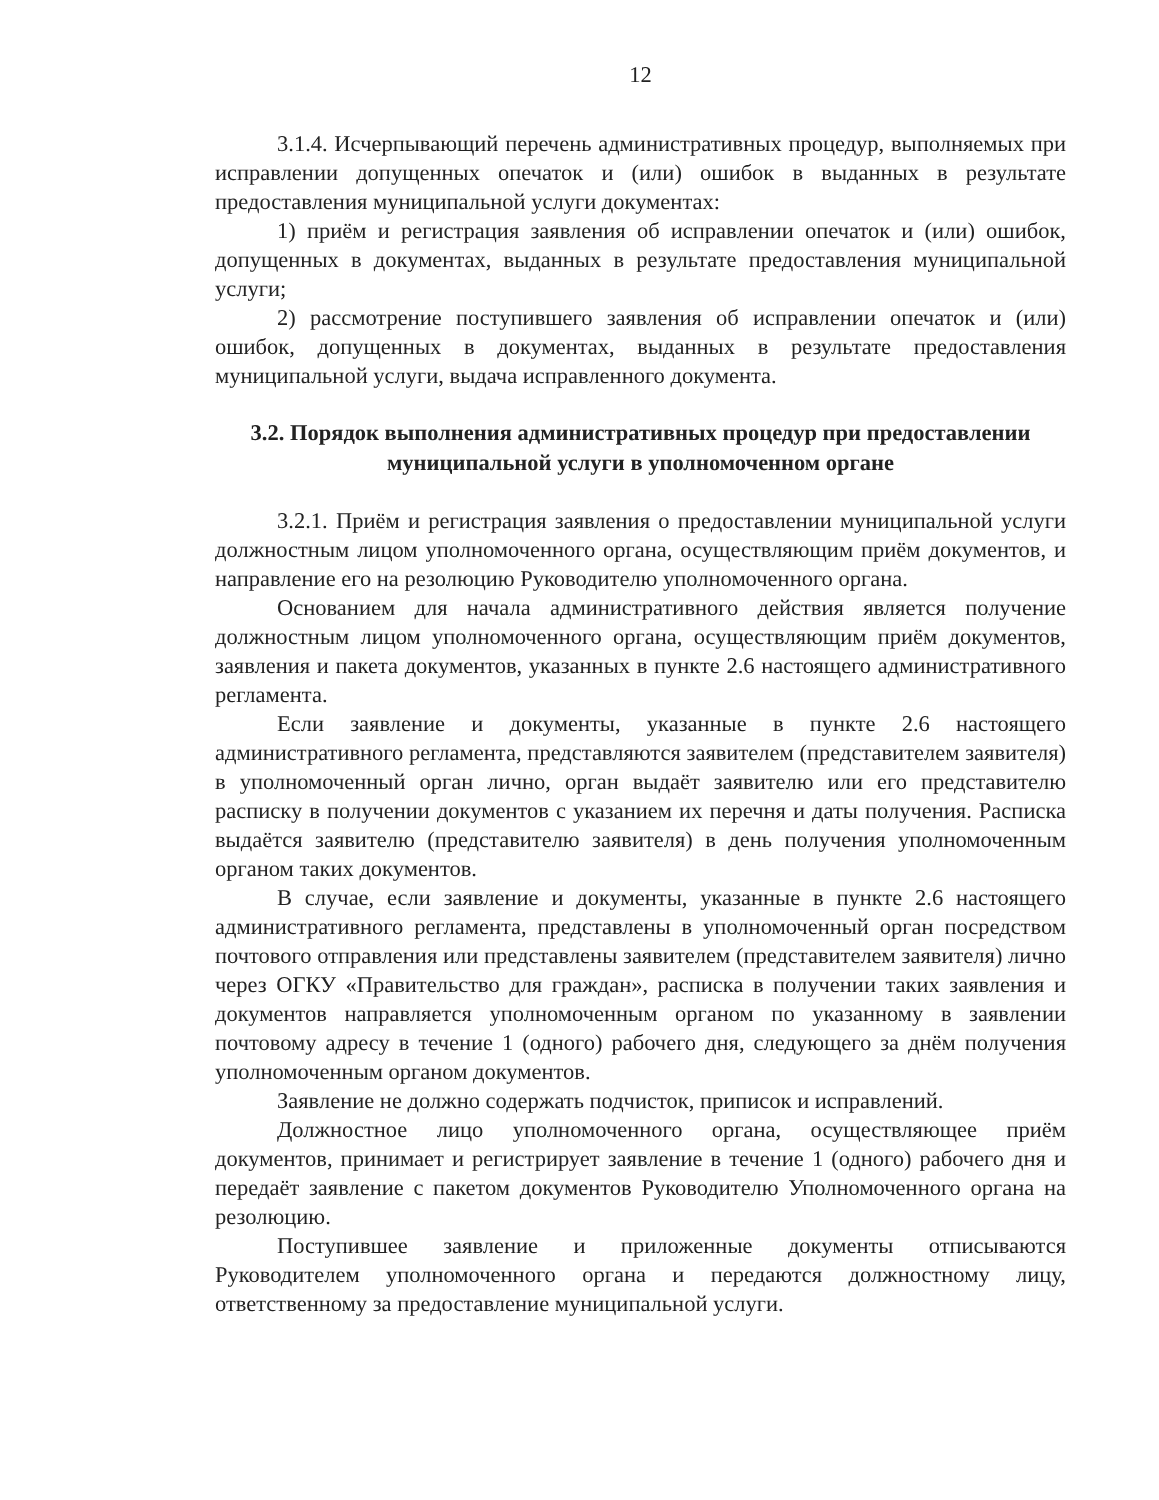12
3.1.4. Исчерпывающий перечень административных процедур, выполняемых при исправлении допущенных опечаток и (или) ошибок в выданных в результате предоставления муниципальной услуги документах:
1) приём и регистрация заявления об исправлении опечаток и (или) ошибок, допущенных в документах, выданных в результате предоставления муниципальной услуги;
2) рассмотрение поступившего заявления об исправлении опечаток и (или) ошибок, допущенных в документах, выданных в результате предоставления муниципальной услуги, выдача исправленного документа.
3.2. Порядок выполнения административных процедур при предоставлении муниципальной услуги в уполномоченном органе
3.2.1. Приём и регистрация заявления о предоставлении муниципальной услуги должностным лицом уполномоченного органа, осуществляющим приём документов, и направление его на резолюцию Руководителю уполномоченного органа.
Основанием для начала административного действия является получение должностным лицом уполномоченного органа, осуществляющим приём документов, заявления и пакета документов, указанных в пункте 2.6 настоящего административного регламента.
Если заявление и документы, указанные в пункте 2.6 настоящего административного регламента, представляются заявителем (представителем заявителя) в уполномоченный орган лично, орган выдаёт заявителю или его представителю расписку в получении документов с указанием их перечня и даты получения. Расписка выдаётся заявителю (представителю заявителя) в день получения уполномоченным органом таких документов.
В случае, если заявление и документы, указанные в пункте 2.6 настоящего административного регламента, представлены в уполномоченный орган посредством почтового отправления или представлены заявителем (представителем заявителя) лично через ОГКУ «Правительство для граждан», расписка в получении таких заявления и документов направляется уполномоченным органом по указанному в заявлении почтовому адресу в течение 1 (одного) рабочего дня, следующего за днём получения уполномоченным органом документов.
Заявление не должно содержать подчисток, приписок и исправлений.
Должностное лицо уполномоченного органа, осуществляющее приём документов, принимает и регистрирует заявление в течение 1 (одного) рабочего дня и передаёт заявление с пакетом документов Руководителю Уполномоченного органа на резолюцию.
Поступившее заявление и приложенные документы отписываются Руководителем уполномоченного органа и передаются должностному лицу, ответственному за предоставление муниципальной услуги.